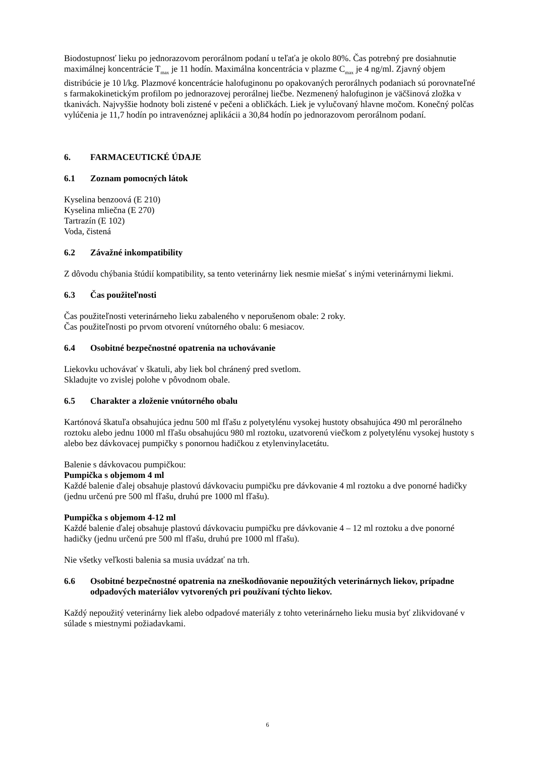Biodostupnosť lieku po jednorazovom perorálnom podaní u teľaťa je okolo 80%. Čas potrebný pre dosiahnutie maximálnej koncentrácie T<sub>max</sub> je 11 hodín. Maximálna koncentrácia v plazme C<sub>max</sub> je 4 ng/ml. Zjavný objem distribúcie je 10 l/kg. Plazmové koncentrácie halofuginonu po opakovaných perorálnych podaniach sú porovnateľné s farmakokinetickým profilom po jednorazovej perorálnej liečbe. Nezmenený halofuginon je väčšinová zložka v tkanivách. Najvyššie hodnoty boli zistené v pečeni a obličkách. Liek je vylučovaný hlavne močom. Konečný polčas vylúčenia je 11,7 hodín po intravenóznej aplikácii a 30,84 hodín po jednorazovom perorálnom podaní.
6. FARMACEUTICKÉ ÚDAJE
6.1 Zoznam pomocných látok
Kyselina benzoová (E 210)
Kyselina mliečna (E 270)
Tartrazín (E 102)
Voda, čistená
6.2 Závažné inkompatibility
Z dôvodu chýbania štúdií kompatibility, sa tento veterinárny liek nesmie miešať s inými veterinárnymi liekmi.
6.3 Čas použiteľnosti
Čas použiteľnosti veterinárneho lieku zabaleného v neporušenom obale: 2 roky.
Čas použiteľnosti po prvom otvorení vnútorného obalu: 6 mesiacov.
6.4 Osobitné bezpečnostné opatrenia na uchovávanie
Liekovku uchovávať v škatuli, aby liek bol chránený pred svetlom.
Skladujte vo zvislej polohe v pôvodnom obale.
6.5 Charakter a zloženie vnútorného obalu
Kartónová škatuľa obsahujúca jednu 500 ml fľašu z polyetylénu vysokej hustoty obsahujúca 490 ml perorálneho roztoku alebo jednu 1000 ml fľašu obsahujúcu 980 ml roztoku, uzatvorenú viečkom z polyetylénu vysokej hustoty s alebo bez dávkovacej pumpičky s ponornou hadičkou z etylenvinylacetátu.
Balenie s dávkovacou pumpičkou:
Pumpička s objemom 4 ml
Každé balenie ďalej obsahuje plastovú dávkovaciu pumpičku pre dávkovanie 4 ml roztoku a dve ponorné hadičky (jednu určenú pre 500 ml fľašu, druhú pre 1000 ml fľašu).
Pumpička s objemom 4-12 ml
Každé balenie ďalej obsahuje plastovú dávkovaciu pumpičku pre dávkovanie 4 – 12 ml roztoku a dve ponorné hadičky (jednu určenú pre 500 ml fľašu, druhú pre 1000 ml fľašu).
Nie všetky veľkosti balenia sa musia uvádzať na trh.
6.6 Osobitné bezpečnostné opatrenia na zneškodňovanie nepoužitých veterinárnych liekov, prípadne odpadových materiálov vytvorených pri používaní týchto liekov.
Každý nepoužitý veterinárny liek alebo odpadové materiály z tohto veterinárneho lieku musia byť zlikvidované v súlade s miestnymi požiadavkami.
6